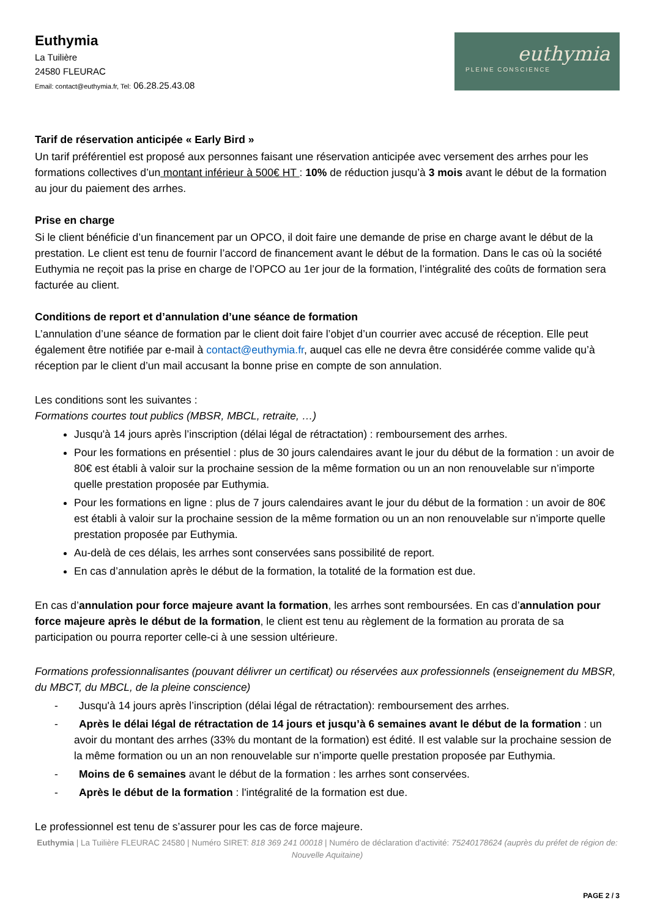Euthymia
La Tuilière
24580 FLEURAC
Email: contact@euthymia.fr, Tel: 06.28.25.43.08
euthymia
PLEINE CONSCIENCE
Tarif de réservation anticipée « Early Bird »
Un tarif préférentiel est proposé aux personnes faisant une réservation anticipée avec versement des arrhes pour les formations collectives d’un montant inférieur à 500€ HT : 10% de réduction jusqu’à 3 mois avant le début de la formation au jour du paiement des arrhes.
Prise en charge
Si le client bénéficie d’un financement par un OPCO, il doit faire une demande de prise en charge avant le début de la prestation. Le client est tenu de fournir l’accord de financement avant le début de la formation. Dans le cas où la société Euthymia ne reçoit pas la prise en charge de l’OPCO au 1er jour de la formation, l’intégralité des coûts de formation sera facturée au client.
Conditions de report et d’annulation d’une séance de formation
L’annulation d’une séance de formation par le client doit faire l’objet d’un courrier avec accusé de réception. Elle peut également être notifiée par e-mail à contact@euthymia.fr, auquel cas elle ne devra être considérée comme valide qu’à réception par le client d’un mail accusant la bonne prise en compte de son annulation.
Les conditions sont les suivantes :
Formations courtes tout publics (MBSR, MBCL, retraite, …)
Jusqu'à 14 jours après l’inscription (délai légal de rétractation) : remboursement des arrhes.
Pour les formations en présentiel : plus de 30 jours calendaires avant le jour du début de la formation : un avoir de 80€ est établi à valoir sur la prochaine session de la même formation ou un an non renouvelable sur n’importe quelle prestation proposée par Euthymia.
Pour les formations en ligne : plus de 7 jours calendaires avant le jour du début de la formation : un avoir de 80€ est établi à valoir sur la prochaine session de la même formation ou un an non renouvelable sur n’importe quelle prestation proposée par Euthymia.
Au-delà de ces délais, les arrhes sont conservées sans possibilité de report.
En cas d’annulation après le début de la formation, la totalité de la formation est due.
En cas d’annulation pour force majeure avant la formation, les arrhes sont remboursées. En cas d’annulation pour force majeure après le début de la formation, le client est tenu au règlement de la formation au prorata de sa participation ou pourra reporter celle-ci à une session ultérieure.
Formations professionnalisantes (pouvant délivrer un certificat) ou réservées aux professionnels (enseignement du MBSR, du MBCT, du MBCL, de la pleine conscience)
- Jusqu'à 14 jours après l’inscription (délai légal de rétractation): remboursement des arrhes.
- Après le délai légal de rétractation de 14 jours et jusqu’à 6 semaines avant le début de la formation : un avoir du montant des arrhes (33% du montant de la formation) est édité. Il est valable sur la prochaine session de la même formation ou un an non renouvelable sur n’importe quelle prestation proposée par Euthymia.
- Moins de 6 semaines avant le début de la formation : les arrhes sont conservées.
- Après le début de la formation : l'intégralité de la formation est due.
Le professionnel est tenu de s’assurer pour les cas de force majeure.
Euthymia | La Tuilière FLEURAC 24580 | Numéro SIRET: 818 369 241 00018 | Numéro de déclaration d'activité: 75240178624 (auprès du préfet de région de: Nouvelle Aquitaine)
PAGE 2 / 3